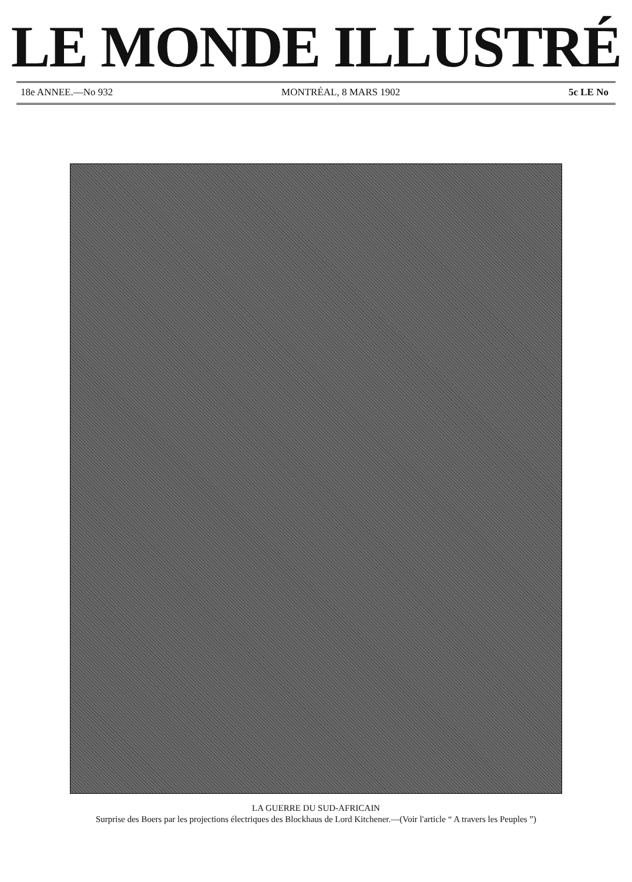LE MONDE ILLUSTRÉ
18e ANNEE.—No 932 MONTRÉAL, 8 MARS 1902 5c LE No
LA GUERRE DU SUD-AFRICAIN
Surprise des Boers par les projections électriques des Blockhaus de Lord Kitchener.—(Voir l'article “ A travers les Peuples ”)